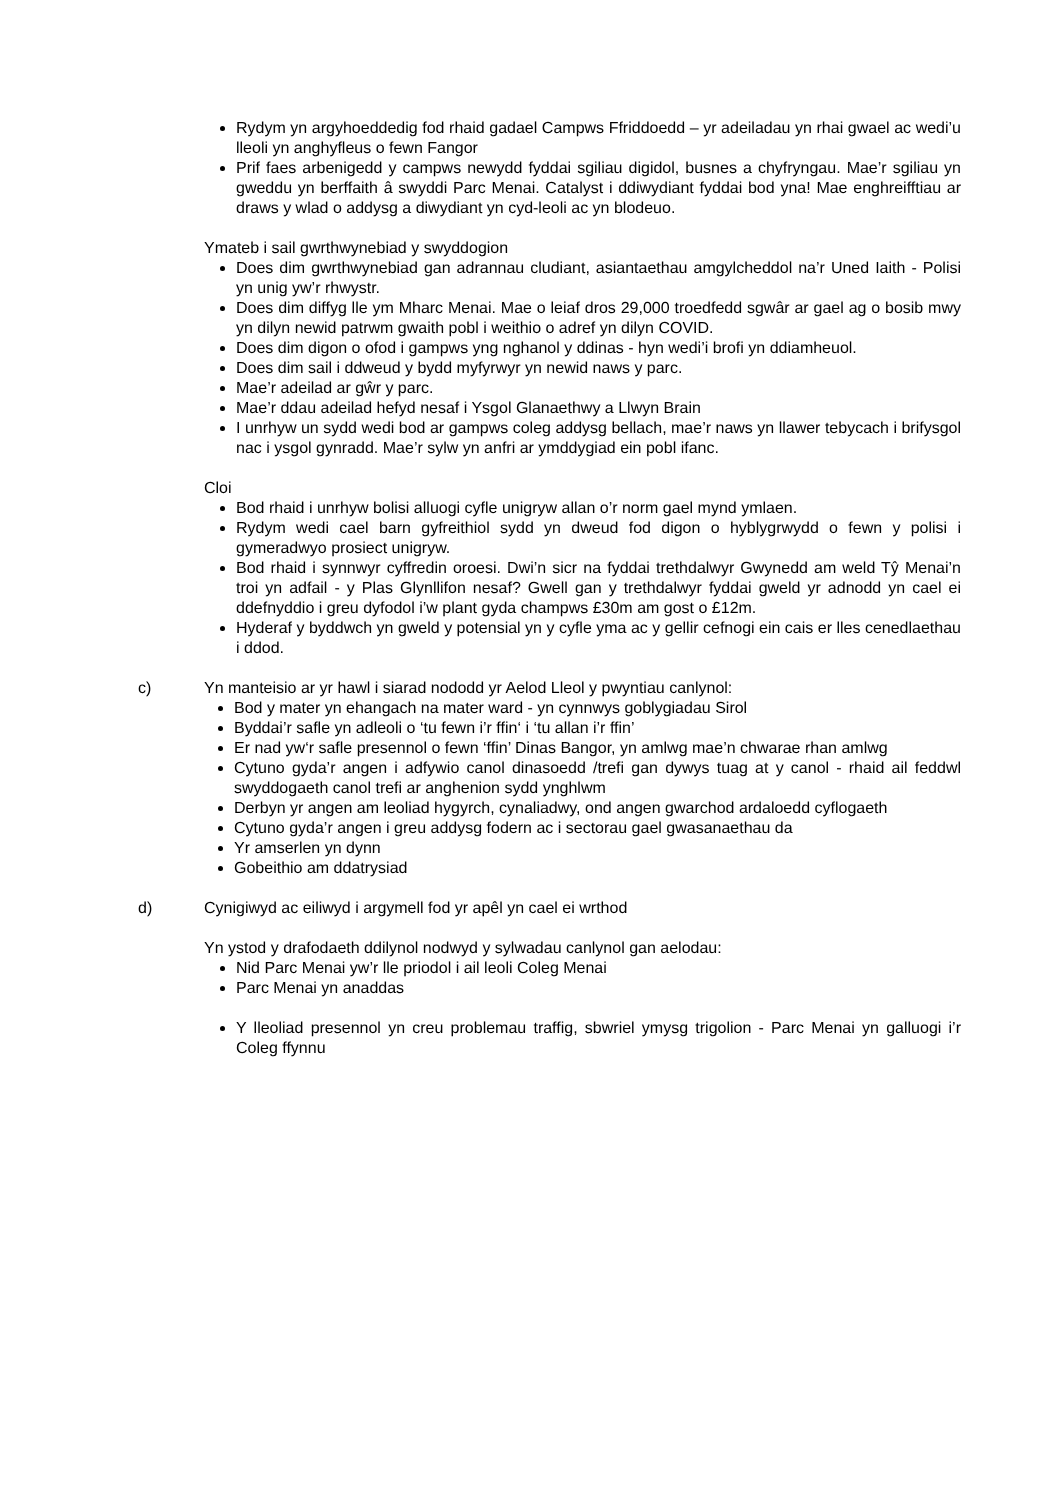Rydym yn argyhoeddedig fod rhaid gadael Campws Ffriddoedd – yr adeiladau yn rhai gwael ac wedi’u lleoli yn anghyfleus o fewn Fangor
Prif faes arbenigedd y campws newydd fyddai sgiliau digidol, busnes a chyfryngau. Mae’r sgiliau yn gweddu yn berffaith â swyddi Parc Menai. Catalyst i ddiwydiant fyddai bod yna! Mae enghreifftiau ar draws y wlad o addysg a diwydiant yn cyd-leoli ac yn blodeuo.
Ymateb i sail gwrthwynebiad y swyddogion
Does dim gwrthwynebiad gan adrannau cludiant, asiantaethau amgylcheddol na’r Uned Iaith - Polisi yn unig yw’r rhwystr.
Does dim diffyg lle ym Mharc Menai. Mae o leiaf dros 29,000 troedfedd sgwâr ar gael ag o bosib mwy yn dilyn newid patrwm gwaith pobl i weithio o adref yn dilyn COVID.
Does dim digon o ofod i gampws yng nghanol y ddinas - hyn wedi’i brofi yn ddiamheuol.
Does dim sail i ddweud y bydd myfyrwyr yn newid naws y parc.
Mae’r adeilad ar gŵr y parc.
Mae’r ddau adeilad hefyd nesaf i Ysgol Glanaethwy a Llwyn Brain
I unrhyw un sydd wedi bod ar gampws coleg addysg bellach, mae’r naws yn llawer tebycach i brifysgol nac i ysgol gynradd. Mae’r sylw yn anfri ar ymddygiad ein pobl ifanc.
Cloi
Bod rhaid i unrhyw bolisi alluogi cyfle unigryw allan o’r norm gael mynd ymlaen.
Rydym wedi cael barn gyfreithiol sydd yn dweud fod digon o hyblygrwydd o fewn y polisi i gymeradwyo prosiect unigryw.
Bod rhaid i synnwyr cyffredin oroesi. Dwi’n sicr na fyddai trethdalwyr Gwynedd am weld Tŷ Menai’n troi yn adfail - y Plas Glynllifon nesaf? Gwell gan y trethdalwyr fyddai gweld yr adnodd yn cael ei ddefnyddio i greu dyfodol i’w plant gyda champws £30m am gost o £12m.
Hyderaf y byddwch yn gweld y potensial yn y cyfle yma ac y gellir cefnogi ein cais er lles cenedlaethau i ddod.
c) Yn manteisio ar yr hawl i siarad nododd yr Aelod Lleol y pwyntiau canlynol:
Bod y mater yn ehangach na mater ward - yn cynnwys goblygiadau Sirol
Byddai’r safle yn adleoli o ‘tu fewn i’r ffin‘ i ‘tu allan i’r ffin’
Er nad yw‘r safle presennol o fewn ‘ffin’ Dinas Bangor, yn amlwg mae’n chwarae rhan amlwg
Cytuno gyda’r angen i adfywio canol dinasoedd /trefi gan dywys tuag at y canol - rhaid ail feddwl swyddogaeth canol trefi ar anghenion sydd ynghlwm
Derbyn yr angen am leoliad hygyrch, cynaliadwy, ond angen gwarchod ardaloedd cyflogaeth
Cytuno gyda’r angen i greu addysg fodern ac i sectorau gael gwasanaethau da
Yr amserlen yn dynn
Gobeithio am ddatrysiad
d) Cynigiwyd ac eiliwyd i argymell fod yr apêl yn cael ei wrthod
Yn ystod y drafodaeth ddilynol nodwyd y sylwadau canlynol gan aelodau:
Nid Parc Menai yw’r lle priodol i ail leoli Coleg Menai
Parc Menai yn anaddas
Y lleoliad presennol yn creu problemau traffig, sbwriel ymysg trigolion - Parc Menai yn galluogi i’r Coleg ffynnu